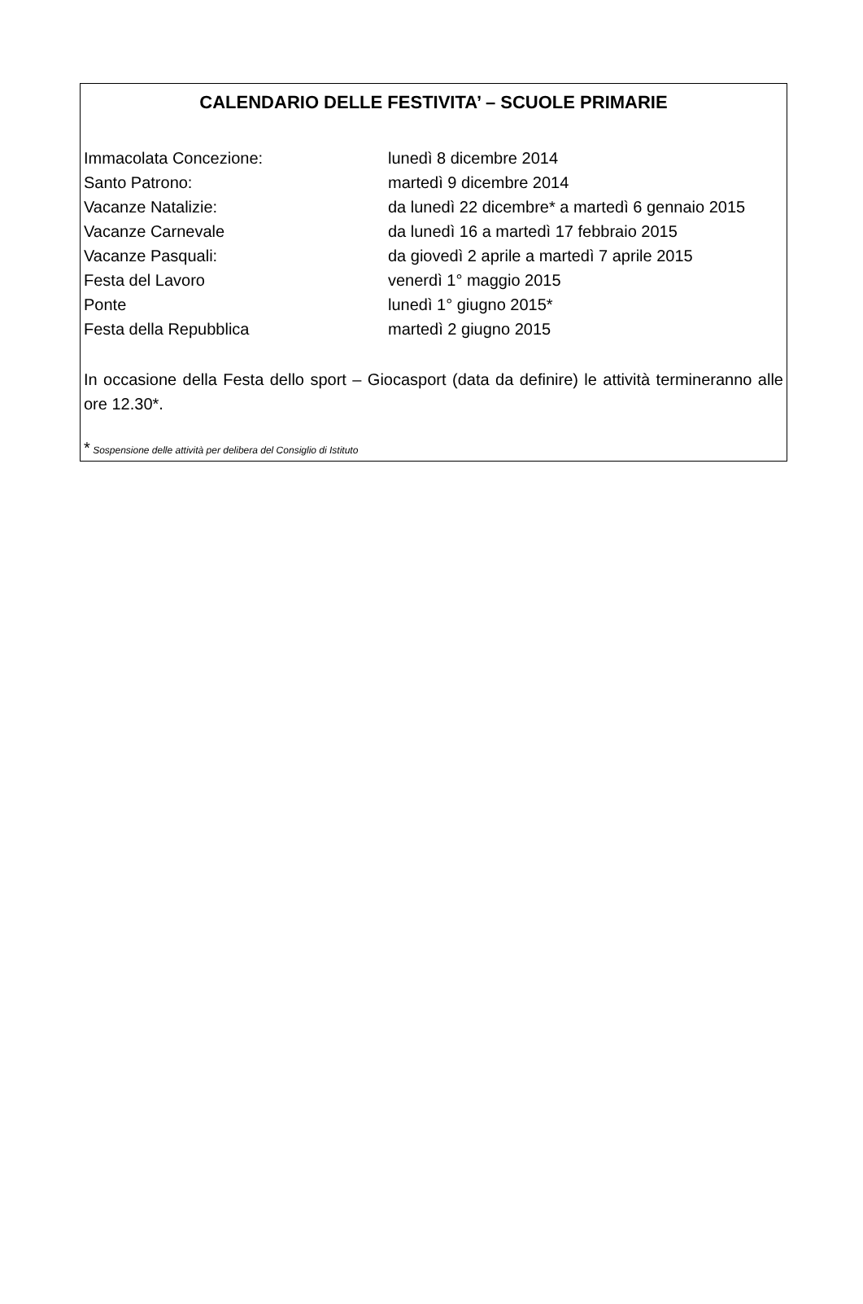CALENDARIO DELLE FESTIVITA’ – SCUOLE PRIMARIE
| Immacolata Concezione: | lunedì 8 dicembre 2014 |
| Santo Patrono: | martedì 9 dicembre 2014 |
| Vacanze Natalizie: | da lunedì 22 dicembre* a martedì 6 gennaio 2015 |
| Vacanze Carnevale | da lunedì 16 a martedì 17 febbraio 2015 |
| Vacanze Pasquali: | da giovedì 2 aprile a martedì 7 aprile 2015 |
| Festa del Lavoro | venerdì 1° maggio 2015 |
| Ponte | lunedì 1° giugno 2015* |
| Festa della Repubblica | martedì 2 giugno 2015 |
In occasione della Festa dello sport – Giocasport (data da definire) le attività termineranno alle ore 12.30*.
* Sospensione delle attività per delibera del Consiglio di Istituto